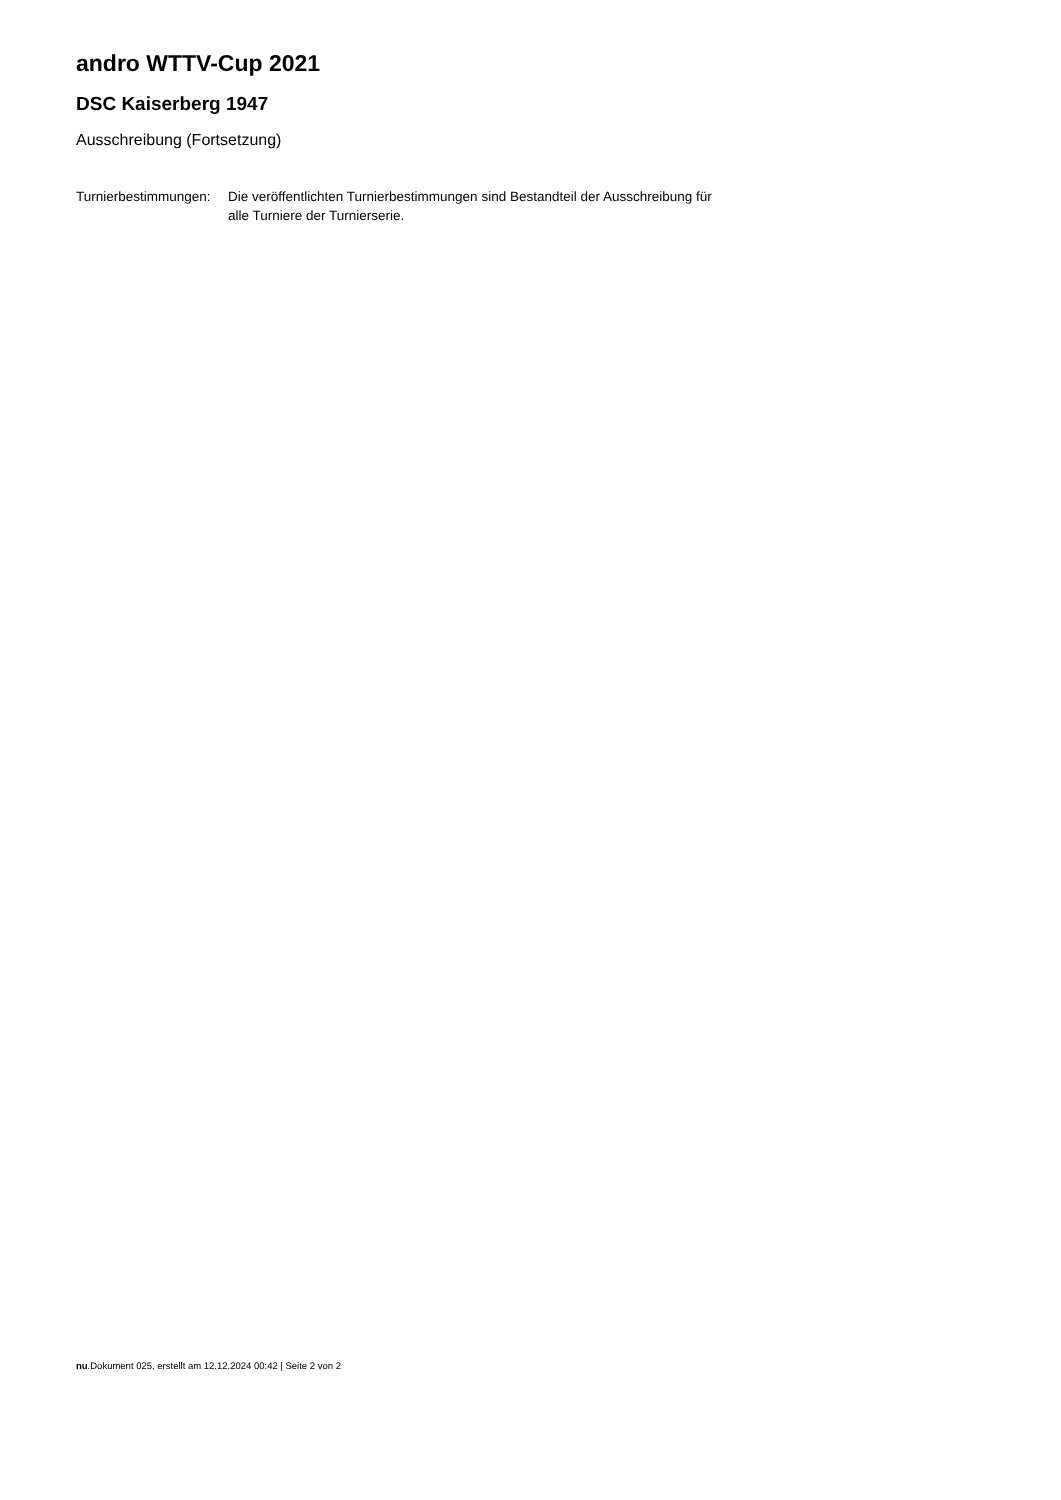andro WTTV-Cup 2021
DSC Kaiserberg 1947
Ausschreibung (Fortsetzung)
Turnierbestimmungen:
Die veröffentlichten Turnierbestimmungen sind Bestandteil der Ausschreibung für alle Turniere der Turnierserie.
nu.Dokument 025, erstellt am 12.12.2024 00:42 | Seite 2 von 2